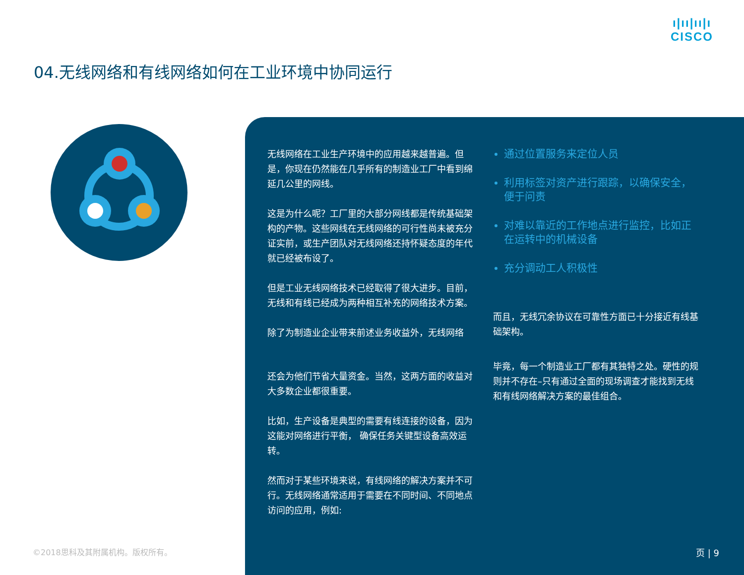ı|ıı|ıı|ı
CISCO
04.无线网络和有线网络如何在工业环境中协同运行
无线网络在工业生产环境中的应用越来越普遍。但是，你现在仍然能在几乎所有的制造业工厂中看到绵延几公里的网线。
这是为什么呢？工厂里的大部分网线都是传统基础架构的产物。这些网线在无线网络的可行性尚未被充分证实前，或生产团队对无线网络还持怀疑态度的年代就已经被布设了。
但是工业无线网络技术已经取得了很大进步。目前，无线和有线已经成为两种相互补充的网络技术方案。
除了为制造业企业带来前述业务收益外，无线网络
还会为他们节省大量资金。当然，这两方面的收益对大多数企业都很重要。
比如，生产设备是典型的需要有线连接的设备，因为这能对网络进行平衡， 确保任务关键型设备高效运转。
然而对于某些环境来说，有线网络的解决方案并不可行。无线网络通常适用于需要在不同时间、不同地点访问的应用，例如:
通过位置服务来定位人员
利用标签对资产进行跟踪，以确保安全，便于问责
对难以靠近的工作地点进行监控，比如正在运转中的机械设备
充分调动工人积极性
而且，无线冗余协议在可靠性方面已十分接近有线基础架构。
毕竟，每一个制造业工厂都有其独特之处。硬性的规则并不存在–只有通过全面的现场调查才能找到无线和有线网络解决方案的最佳组合。
©2018思科及其附属机构。版权所有。 页 | 9